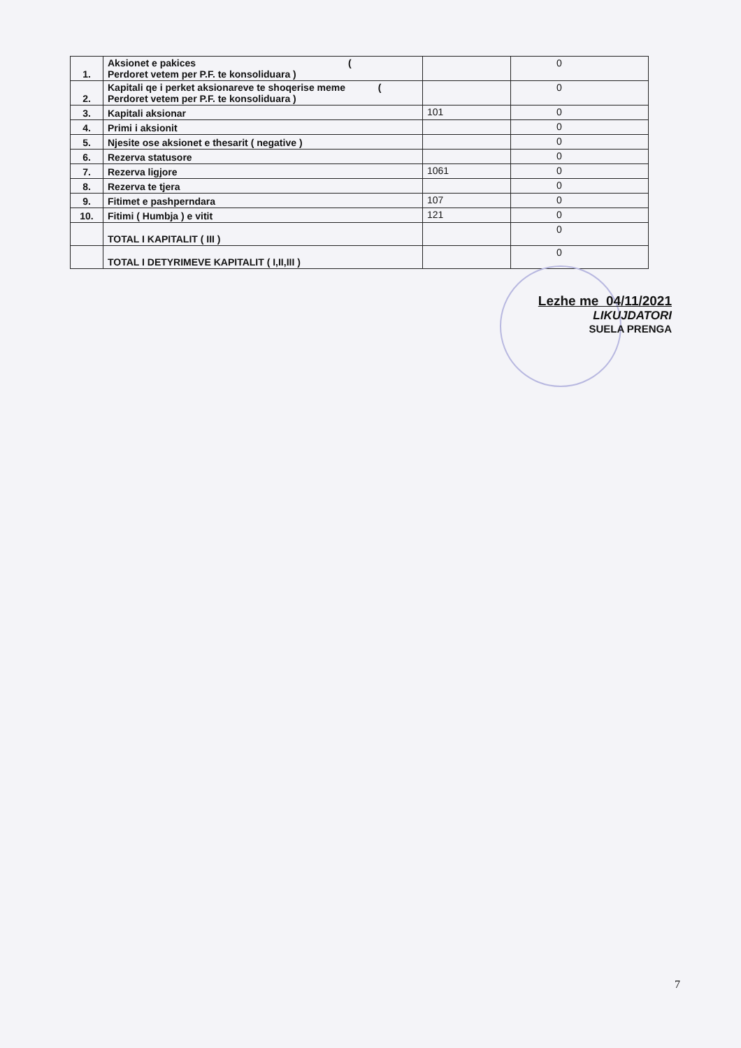| 1. | Aksionet e pakices ( Perdoret vetem per P.F. te konsoliduara ) | | 0 |
| 2. | Kapitali qe i perket aksionareve te shoqerise meme ( Perdoret vetem per P.F. te konsoliduara ) | | 0 |
| 3. | Kapitali aksionar | 101 | 0 |
| 4. | Primi i aksionit | | 0 |
| 5. | Njesite ose aksionet e thesarit ( negative ) | | 0 |
| 6. | Rezerva statusore | | 0 |
| 7. | Rezerva ligjore | 1061 | 0 |
| 8. | Rezerva te tjera | | 0 |
| 9. | Fitimet e pashperndara | 107 | 0 |
| 10. | Fitimi ( Humbja ) e vitit | 121 | 0 |
| | TOTAL I KAPITALIT ( III ) | | 0 |
| | TOTAL I DETYRIMEVE KAPITALIT ( I,II,III ) | | 0 |
Lezhe me 04/11/2021
LIKUJDATORI
SUELA PRENGA
7